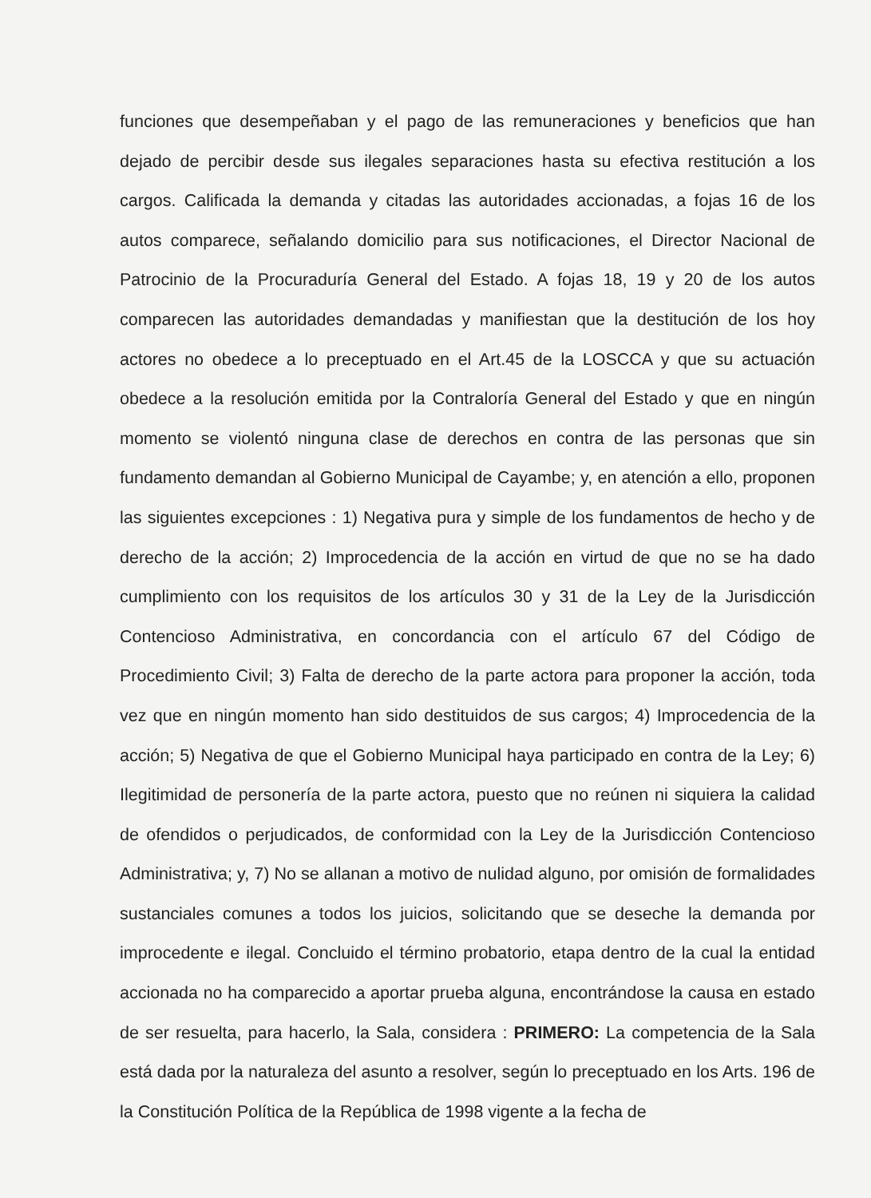funciones que desempeñaban y el pago de las remuneraciones y beneficios que han dejado de percibir desde sus ilegales separaciones hasta su efectiva restitución a los cargos. Calificada la demanda y citadas las autoridades accionadas, a fojas 16 de los autos comparece, señalando domicilio para sus notificaciones, el Director Nacional de Patrocinio de la Procuraduría General del Estado. A fojas 18, 19 y 20 de los autos comparecen las autoridades demandadas y manifiestan que la destitución de los hoy actores no obedece a lo preceptuado en el Art.45 de la LOSCCA y que su actuación obedece a la resolución emitida por la Contraloría General del Estado y que en ningún momento se violentó ninguna clase de derechos en contra de las personas que sin fundamento demandan al Gobierno Municipal de Cayambe; y, en atención a ello, proponen las siguientes excepciones : 1) Negativa pura y simple de los fundamentos de hecho y de derecho de la acción; 2) Improcedencia de la acción en virtud de que no se ha dado cumplimiento con los requisitos de los artículos 30 y 31 de la Ley de la Jurisdicción Contencioso Administrativa, en concordancia con el artículo 67 del Código de Procedimiento Civil; 3) Falta de derecho de la parte actora para proponer la acción, toda vez que en ningún momento han sido destituidos de sus cargos; 4) Improcedencia de la acción; 5) Negativa de que el Gobierno Municipal haya participado en contra de la Ley; 6) Ilegitimidad de personería de la parte actora, puesto que no reúnen ni siquiera la calidad de ofendidos o perjudicados, de conformidad con la Ley de la Jurisdicción Contencioso Administrativa; y, 7) No se allanan a motivo de nulidad alguno, por omisión de formalidades sustanciales comunes a todos los juicios, solicitando que se deseche la demanda por improcedente e ilegal. Concluido el término probatorio, etapa dentro de la cual la entidad accionada no ha comparecido a aportar prueba alguna, encontrándose la causa en estado de ser resuelta, para hacerlo, la Sala, considera : PRIMERO: La competencia de la Sala está dada por la naturaleza del asunto a resolver, según lo preceptuado en los Arts. 196 de la Constitución Política de la República de 1998 vigente a la fecha de